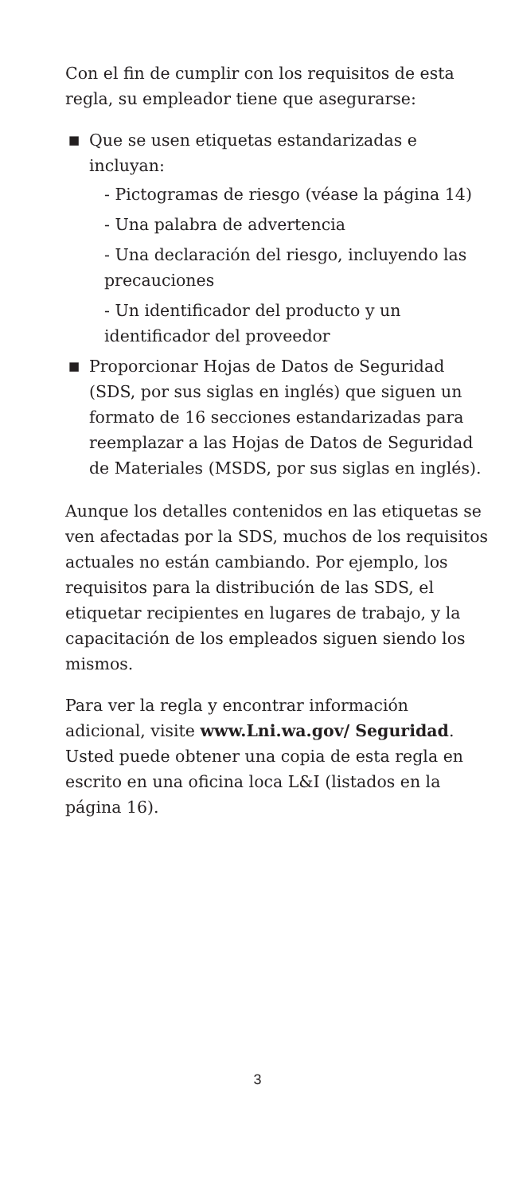Con el fin de cumplir con los requisitos de esta regla, su empleador tiene que asegurarse:
■ Que se usen etiquetas estandarizadas e incluyan:
- Pictogramas de riesgo (véase la página 14)
- Una palabra de advertencia
- Una declaración del riesgo, incluyendo las precauciones
- Un identificador del producto y un identificador del proveedor
■ Proporcionar Hojas de Datos de Seguridad (SDS, por sus siglas en inglés) que siguen un formato de 16 secciones estandarizadas para reemplazar a las Hojas de Datos de Seguridad de Materiales (MSDS, por sus siglas en inglés).
Aunque los detalles contenidos en las etiquetas se ven afectadas por la SDS, muchos de los requisitos actuales no están cambiando. Por ejemplo, los requisitos para la distribución de las SDS, el etiquetar recipientes en lugares de trabajo, y la capacitación de los empleados siguen siendo los mismos.
Para ver la regla y encontrar información adicional, visite www.Lni.wa.gov/ Seguridad. Usted puede obtener una copia de esta regla en escrito en una oficina loca L&I (listados en la página 16).
3